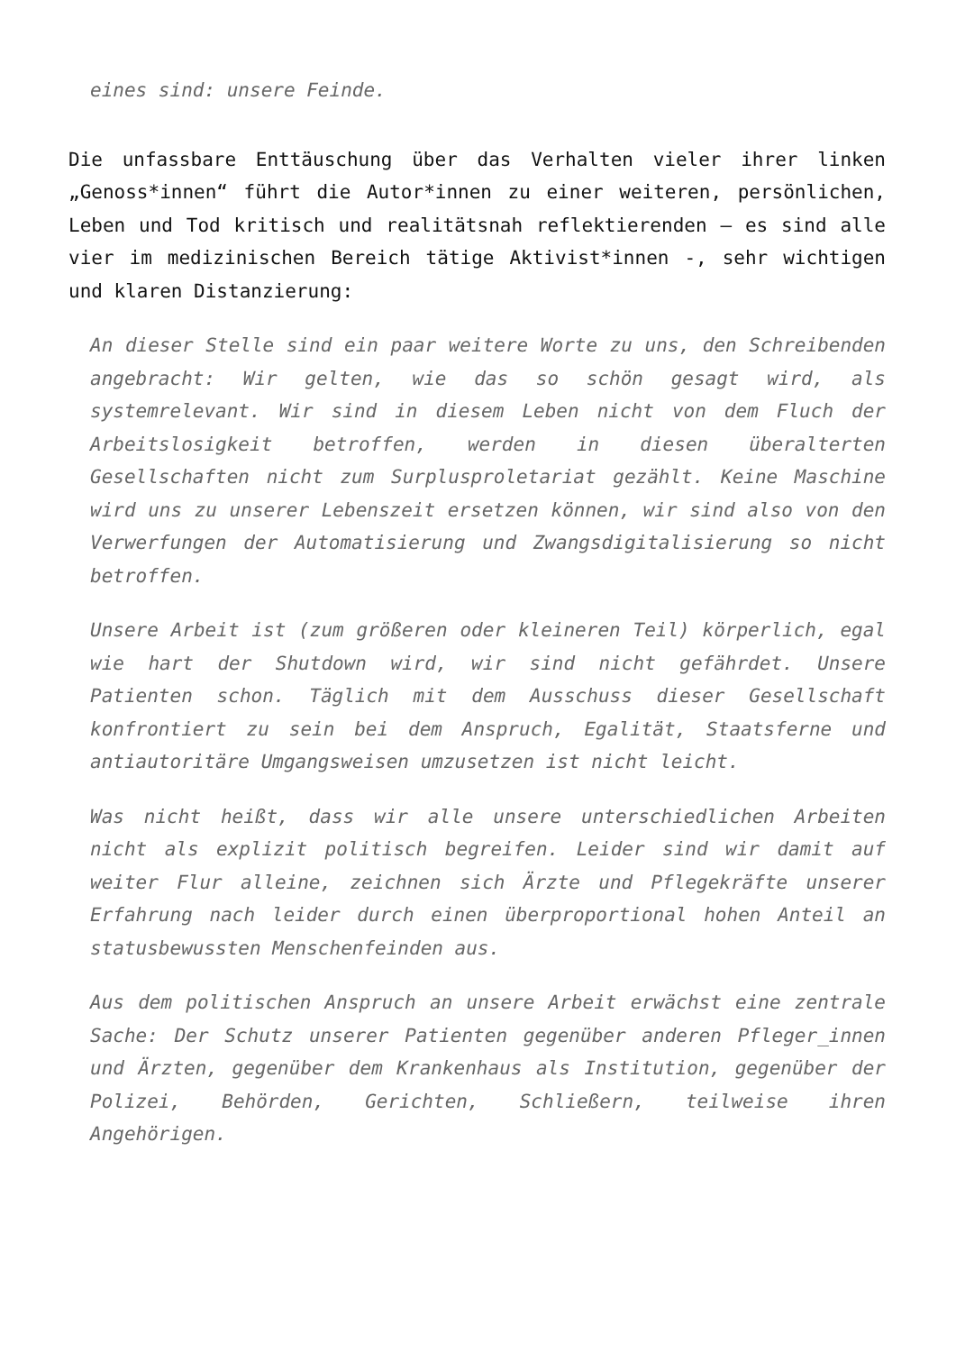eines sind: unsere Feinde.
Die unfassbare Enttäuschung über das Verhalten vieler ihrer linken „Genoss*innen“ führt die Autor*innen zu einer weiteren, persönlichen, Leben und Tod kritisch und realitätsnah reflektierenden – es sind alle vier im medizinischen Bereich tätige Aktivist*innen -, sehr wichtigen und klaren Distanzierung:
An dieser Stelle sind ein paar weitere Worte zu uns, den Schreibenden angebracht: Wir gelten, wie das so schön gesagt wird, als systemrelevant. Wir sind in diesem Leben nicht von dem Fluch der Arbeitslosigkeit betroffen, werden in diesen überalterten Gesellschaften nicht zum Surplusproletariat gezählt. Keine Maschine wird uns zu unserer Lebenszeit ersetzen können, wir sind also von den Verwerfungen der Automatisierung und Zwangsdigitalisierung so nicht betroffen.
Unsere Arbeit ist (zum größeren oder kleineren Teil) körperlich, egal wie hart der Shutdown wird, wir sind nicht gefährdet. Unsere Patienten schon. Täglich mit dem Ausschuss dieser Gesellschaft konfrontiert zu sein bei dem Anspruch, Egalität, Staatsferne und antiautoritäre Umgangsweisen umzusetzen ist nicht leicht.
Was nicht heißt, dass wir alle unsere unterschiedlichen Arbeiten nicht als explizit politisch begreifen. Leider sind wir damit auf weiter Flur alleine, zeichnen sich Ärzte und Pflegekräfte unserer Erfahrung nach leider durch einen überproportional hohen Anteil an statusbewussten Menschenfeinden aus.
Aus dem politischen Anspruch an unsere Arbeit erwächst eine zentrale Sache: Der Schutz unserer Patienten gegenüber anderen Pfleger_innen und Ärzten, gegenüber dem Krankenhaus als Institution, gegenüber der Polizei, Behörden, Gerichten, Schließern, teilweise ihren Angehörigen.